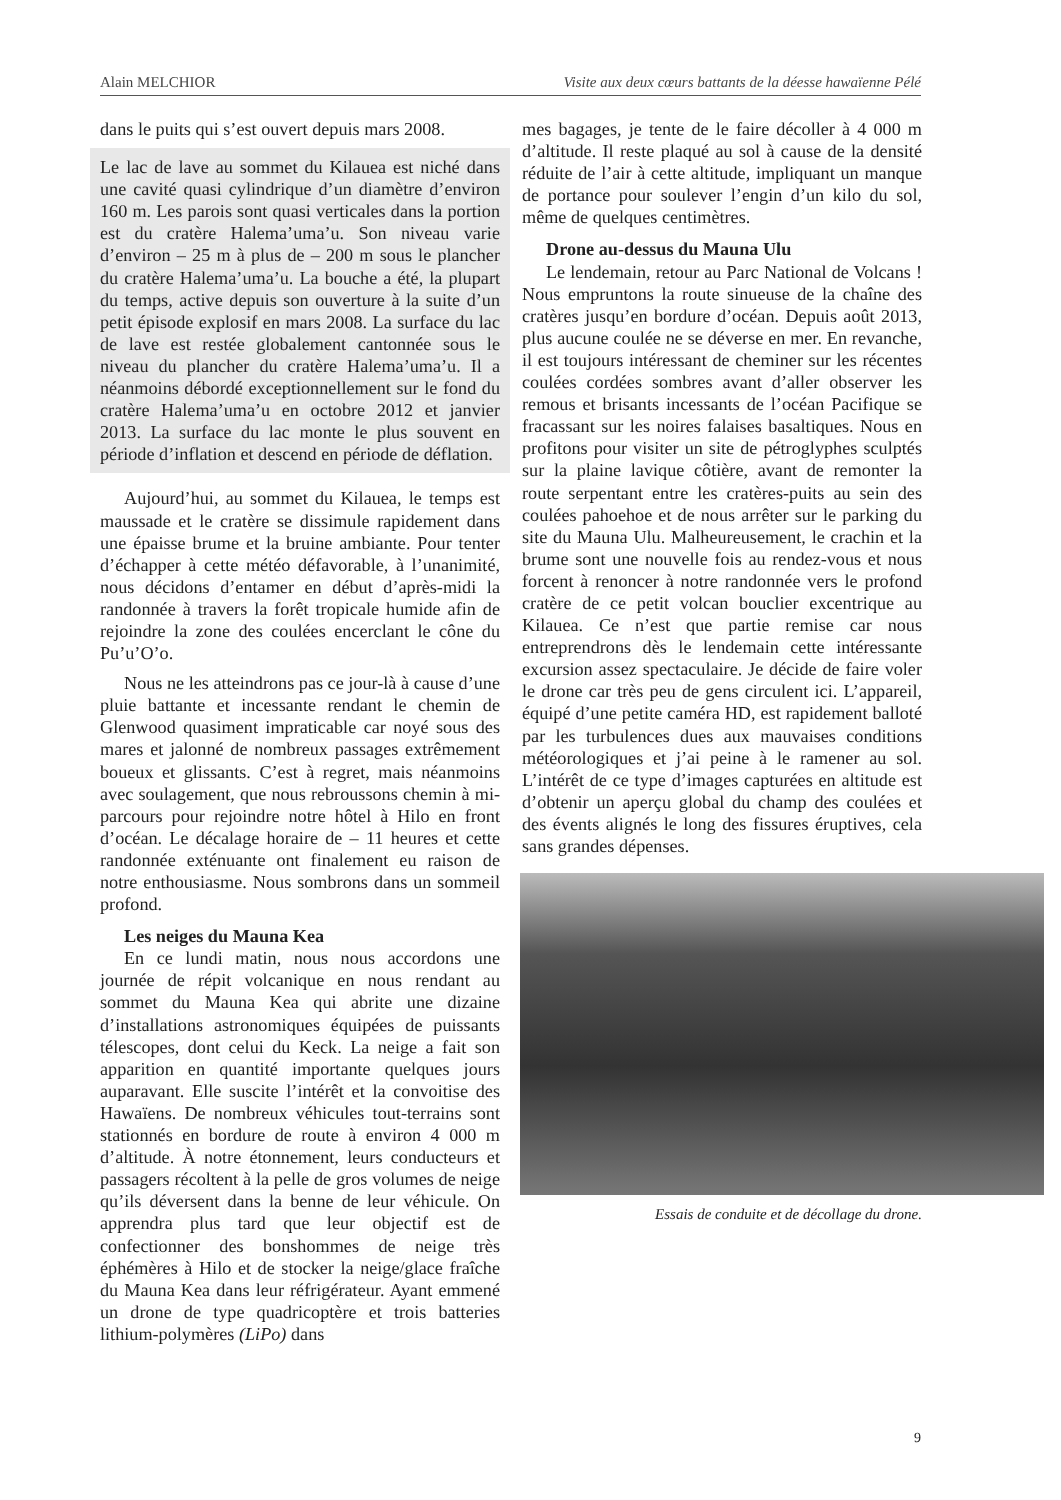Alain MELCHIOR Visite aux deux cœurs battants de la déesse hawaïenne Pélé
dans le puits qui s’est ouvert depuis mars 2008.
Le lac de lave au sommet du Kilauea est niché dans une cavité quasi cylindrique d’un diamètre d’environ 160 m. Les parois sont quasi verticales dans la portion est du cratère Halema’uma’u. Son niveau varie d’environ – 25 m à plus de – 200 m sous le plancher du cratère Halema’uma’u. La bouche a été, la plupart du temps, active depuis son ouverture à la suite d’un petit épisode explosif en mars 2008. La surface du lac de lave est restée globalement cantonnée sous le niveau du plancher du cratère Halema’uma’u. Il a néanmoins débordé exceptionnellement sur le fond du cratère Halema’uma’u en octobre 2012 et janvier 2013. La surface du lac monte le plus souvent en période d’inflation et descend en période de déflation.
Aujourd’hui, au sommet du Kilauea, le temps est maussade et le cratère se dissimule rapidement dans une épaisse brume et la bruine ambiante. Pour tenter d’échapper à cette météo défavorable, à l’unanimité, nous décidons d’entamer en début d’après-midi la randonnée à travers la forêt tropicale humide afin de rejoindre la zone des coulées encerclant le cône du Pu’u’O’o.
Nous ne les atteindrons pas ce jour-là à cause d’une pluie battante et incessante rendant le chemin de Glenwood quasiment impraticable car noyé sous des mares et jalonné de nombreux passages extrêmement boueux et glissants. C’est à regret, mais néanmoins avec soulagement, que nous rebroussons chemin à mi-parcours pour rejoindre notre hôtel à Hilo en front d’océan. Le décalage horaire de – 11 heures et cette randonnée exténuante ont finalement eu raison de notre enthousiasme. Nous sombrons dans un sommeil profond.
Les neiges du Mauna Kea
En ce lundi matin, nous nous accordons une journée de répit volcanique en nous rendant au sommet du Mauna Kea qui abrite une dizaine d’installations astronomiques équipées de puissants télescopes, dont celui du Keck. La neige a fait son apparition en quantité importante quelques jours auparavant. Elle suscite l’intérêt et la convoitise des Hawaïens. De nombreux véhicules tout-terrains sont stationnés en bordure de route à environ 4 000 m d’altitude. À notre étonnement, leurs conducteurs et passagers récoltent à la pelle de gros volumes de neige qu’ils déversent dans la benne de leur véhicule. On apprendra plus tard que leur objectif est de confectionner des bonshommes de neige très éphémères à Hilo et de stocker la neige/glace fraîche du Mauna Kea dans leur réfrigérateur. Ayant emmené un drone de type quadricoptère et trois batteries lithium-polymères (LiPo) dans
mes bagages, je tente de le faire décoller à 4 000 m d’altitude. Il reste plaqué au sol à cause de la densité réduite de l’air à cette altitude, impliquant un manque de portance pour soulever l’engin d’un kilo du sol, même de quelques centimètres.
Drone au-dessus du Mauna Ulu
Le lendemain, retour au Parc National de Volcans ! Nous empruntons la route sinueuse de la chaîne des cratères jusqu’en bordure d’océan. Depuis août 2013, plus aucune coulée ne se déverse en mer. En revanche, il est toujours intéressant de cheminer sur les récentes coulées cordées sombres avant d’aller observer les remous et brisants incessants de l’océan Pacifique se fracassant sur les noires falaises basaltiques. Nous en profitons pour visiter un site de pétroglyphes sculptés sur la plaine lavique côtière, avant de remonter la route serpentant entre les cratères-puits au sein des coulées pahoehoe et de nous arrêter sur le parking du site du Mauna Ulu. Malheureusement, le crachin et la brume sont une nouvelle fois au rendez-vous et nous forcent à renoncer à notre randonnée vers le profond cratère de ce petit volcan bouclier excentrique au Kilauea. Ce n’est que partie remise car nous entreprendrons dès le lendemain cette intéressante excursion assez spectaculaire. Je décide de faire voler le drone car très peu de gens circulent ici. L’appareil, équipé d’une petite caméra HD, est rapidement balloté par les turbulences dues aux mauvaises conditions météorologiques et j’ai peine à le ramener au sol. L’intérêt de ce type d’images capturées en altitude est d’obtenir un aperçu global du champ des coulées et des évents alignés le long des fissures éruptives, cela sans grandes dépenses.
Essais de conduite et de décollage du drone.
9